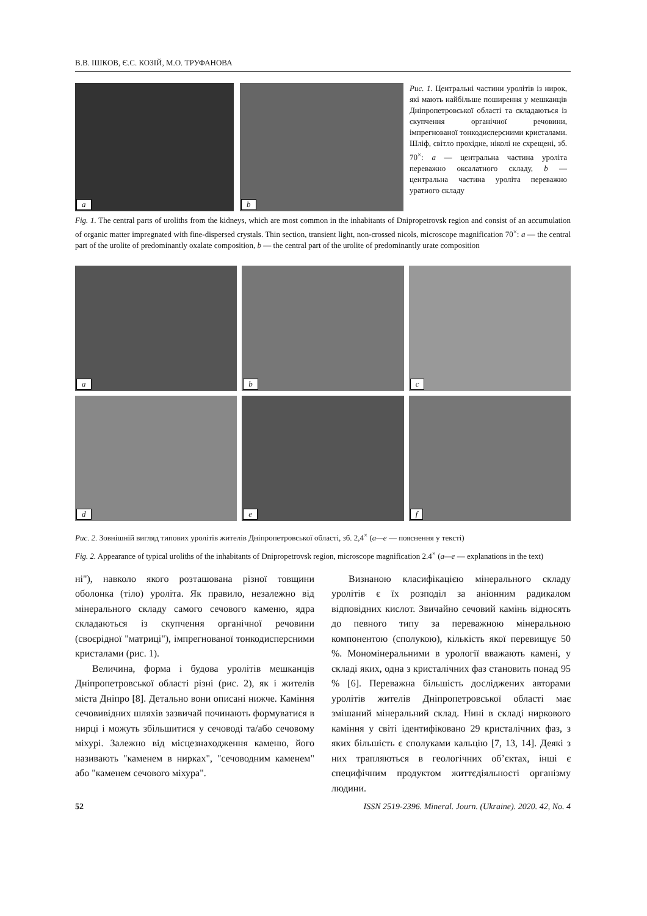В.В. ІШКОВ, Є.С. КОЗІЙ, М.О. ТРУФАНОВА
a b
Рис. 1. Центральні частини уролітів із нирок, які мають найбільше поширення у мешканців Дніпропетровської області та складаються із скупчення органічної речовини, імпрегнованої тонкодисперсними кристалами. Шліф, світло прохідне, ніколі не схрещені, зб. 70<sup>×</sup>: a — центральна частина уроліта переважно оксалатного складу, b — центральна частина уроліта переважно уратного складу
Fig. 1. The central parts of uroliths from the kidneys, which are most common in the inhabitants of Dnipropetrovsk region and consist of an accumulation of organic matter impregnated with fine-dispersed crystals. Thin section, transient light, non-crossed nicols, microscope magnification 70<sup>×</sup>: a — the central part of the urolite of predominantly oxalate composition, b — the central part of the urolite of predominantly urate composition
a
b
c
d
e
f
Рис. 2. Зовнішній вигляд типових уролітів жителів Дніпропетровської області, зб. 2,4<sup>×</sup> (а—е — пояснення у тексті)
Fig. 2. Appearance of typical uroliths of the inhabitants of Dnipropetrovsk region, microscope magnification 2.4<sup>×</sup> (a—e — explanations in the text)
ні"), навколо якого розташована різної товщини оболонка (тіло) уроліта. Як правило, незалежно від мінерального складу самого сечового каменю, ядра складаються із скупчення органічної речовини (своєрідної "матриці"), імпрегнованої тонкодисперсними кристалами (рис. 1).
Величина, форма і будова уролітів мешканців Дніпропетровської області різні (рис. 2), як і жителів міста Дніпро [8]. Детально вони описані нижче. Каміння сечовивідних шляхів зазвичай починають формуватися в нирці і можуть збільшитися у сечоводі та/або сечовому міхурі. Залежно від місцезнаходження каменю, його називають "каменем в нирках", "сечовод­ним каменем" або "каменем сечового міхура".
Визнаною класифікацією мінерального складу уролітів є їх розподіл за аніонним радикалом відповідних кислот. Звичайно сечовий камінь відносять до певного типу за переважною мінеральною компонентою (сполукою), кількість якої перевищує 50 %. Мономінеральними в урології вважають камені, у складі яких, одна з кристалічних фаз становить понад 95 % [6]. Переважна більшість досліджених авторами уролітів жителів Дніпропетровської області має змішаний мінеральний склад. Нині в складі ниркового каміння у світі ідентифіковано 29 кристалічних фаз, з яких більшість є сполуками кальцію [7, 13, 14]. Деякі з них трапляються в геологічних об’єктах, інші є специфічним продуктом життєдіяльності організму людини.
52 ISSN 2519-2396. Mineral. Journ. (Ukraine). 2020. 42, No. 4